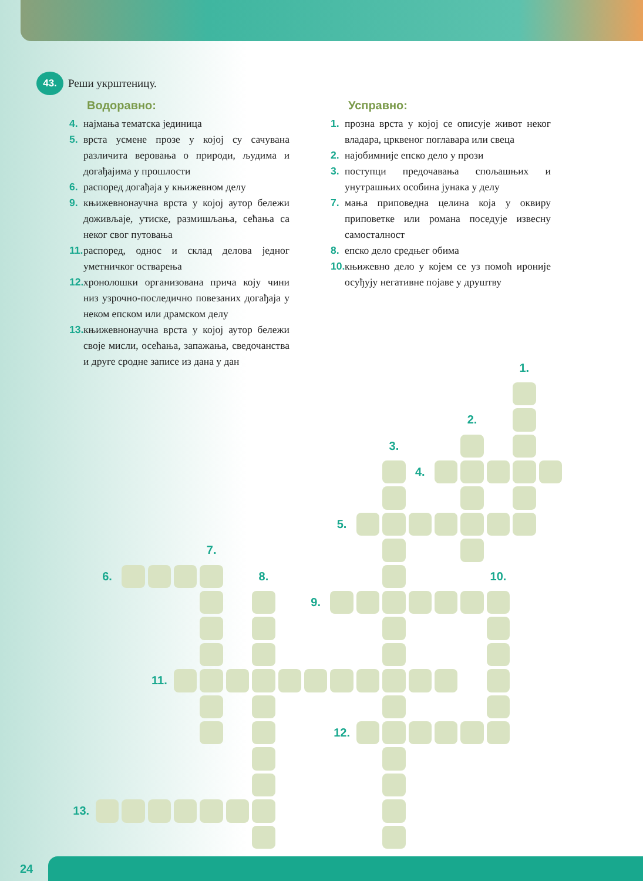43. Реши укрштеницу.
Водоравно:
4. најмања тематска јединица
5. врста усмене прозе у којој су сачувана различита веровања о природи, људима и догађајима у прошлости
6. распоред догађаја у књижевном делу
9. књижевнонаучна врста у којој аутор бележи доживљаје, утиске, размишљања, сећања са неког свог путовања
11. распоред, однос и склад делова једног уметничког остварења
12. хронолошки организована прича коју чини низ узрочно-последично повезаних догађаја у неком епском или драмском делу
13. књижевнонаучна врста у којој аутор бележи своје мисли, осећања, запажања, сведочанства и друге сродне записе из дана у дан
Усправно:
1. прозна врста у којој се описује живот неког владара, црквеног поглавара или свеца
2. најобимније епско дело у прози
3. поступци предочавања спољашњих и унутрашњих особина јунака у делу
7. мања приповедна целина која у оквиру приповетке или романа поседује извесну самосталност
8. епско дело средњег обима
10. књижевно дело у којем се уз помоћ ироније осуђују негативне појаве у друштву
1.
2.
3.
4.
5.
7.
6.
8.
10.
9.
11.
12.
13.
24